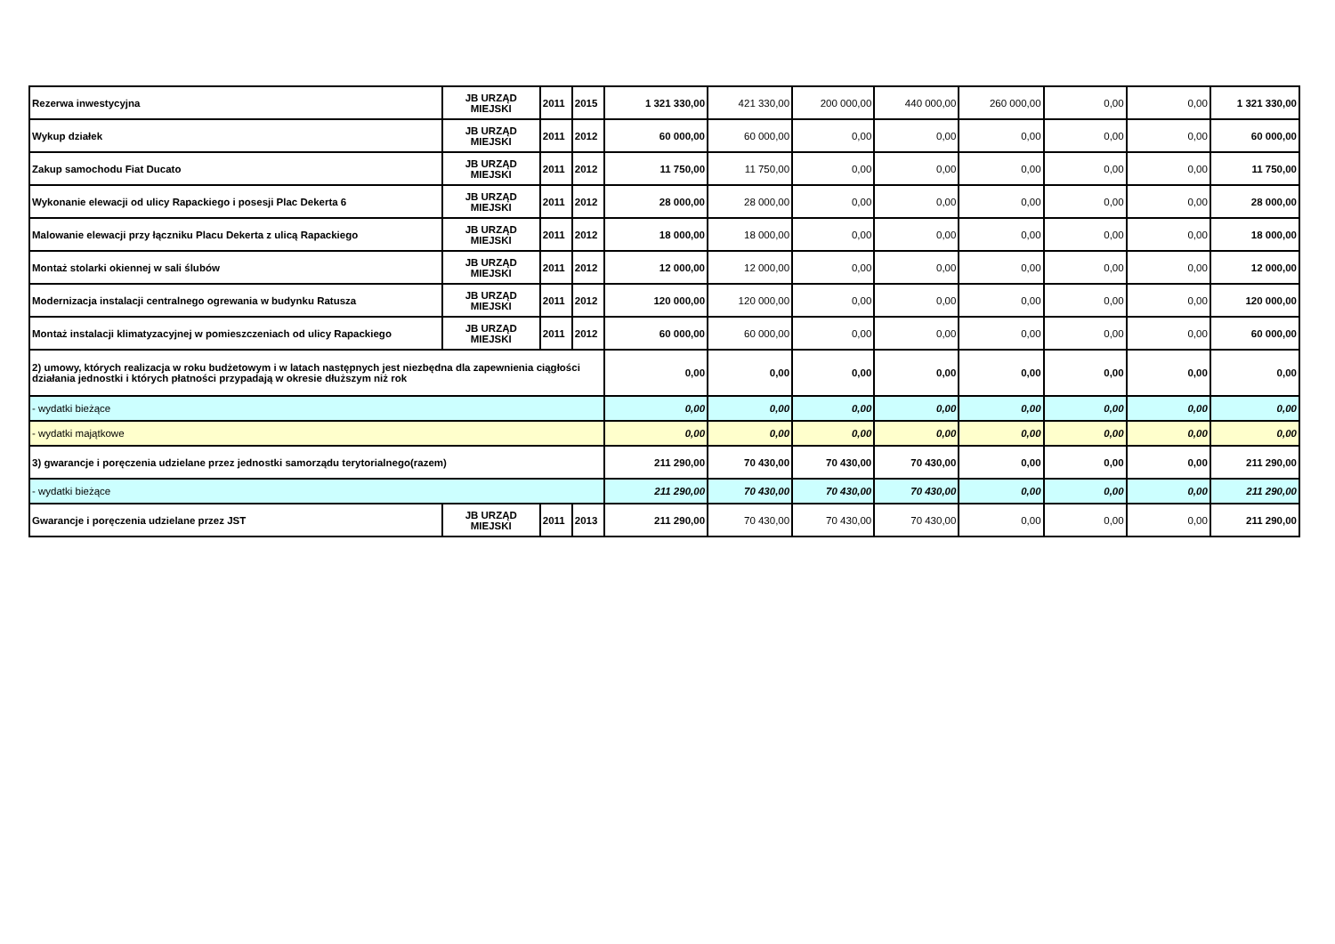| Rezerwa inwestycyjna | JB URZĄD MIEJSKI | 2011 | 2015 | 1 321 330,00 | 421 330,00 | 200 000,00 | 440 000,00 | 260 000,00 | 0,00 | 0,00 | 1 321 330,00 |
| Wykup działek | JB URZĄD MIEJSKI | 2011 | 2012 | 60 000,00 | 60 000,00 | 0,00 | 0,00 | 0,00 | 0,00 | 0,00 | 60 000,00 |
| Zakup samochodu Fiat Ducato | JB URZĄD MIEJSKI | 2011 | 2012 | 11 750,00 | 11 750,00 | 0,00 | 0,00 | 0,00 | 0,00 | 0,00 | 11 750,00 |
| Wykonanie elewacji od ulicy Rapackiego i posesji Plac Dekerta 6 | JB URZĄD MIEJSKI | 2011 | 2012 | 28 000,00 | 28 000,00 | 0,00 | 0,00 | 0,00 | 0,00 | 0,00 | 28 000,00 |
| Malowanie elewacji przy łączniku Placu Dekerta z ulicą Rapackiego | JB URZĄD MIEJSKI | 2011 | 2012 | 18 000,00 | 18 000,00 | 0,00 | 0,00 | 0,00 | 0,00 | 0,00 | 18 000,00 |
| Montaż stolarki okiennej w sali ślubów | JB URZĄD MIEJSKI | 2011 | 2012 | 12 000,00 | 12 000,00 | 0,00 | 0,00 | 0,00 | 0,00 | 0,00 | 12 000,00 |
| Modernizacja instalacji centralnego ogrewania w budynku Ratusza | JB URZĄD MIEJSKI | 2011 | 2012 | 120 000,00 | 120 000,00 | 0,00 | 0,00 | 0,00 | 0,00 | 0,00 | 120 000,00 |
| Montaż instalacji klimatyzacyjnej w pomieszczeniach od ulicy Rapackiego | JB URZĄD MIEJSKI | 2011 | 2012 | 60 000,00 | 60 000,00 | 0,00 | 0,00 | 0,00 | 0,00 | 0,00 | 60 000,00 |
| 2) umowy, których realizacja w roku budżetowym i w latach następnych jest niezbędna dla zapewnienia ciągłości działania jednostki i których płatności przypadają w okresie dłuższym niż rok | | | | 0,00 | 0,00 | 0,00 | 0,00 | 0,00 | 0,00 | 0,00 | 0,00 |
| - wydatki bieżące | | | | 0,00 | 0,00 | 0,00 | 0,00 | 0,00 | 0,00 | 0,00 | 0,00 |
| - wydatki majątkowe | | | | 0,00 | 0,00 | 0,00 | 0,00 | 0,00 | 0,00 | 0,00 | 0,00 |
| 3) gwarancje i poręczenia udzielane przez jednostki samorządu terytorialnego(razem) | | | | 211 290,00 | 70 430,00 | 70 430,00 | 70 430,00 | 0,00 | 0,00 | 0,00 | 211 290,00 |
| - wydatki bieżące | | | | 211 290,00 | 70 430,00 | 70 430,00 | 70 430,00 | 0,00 | 0,00 | 0,00 | 211 290,00 |
| Gwarancje i poręczenia udzielane przez JST | JB URZĄD MIEJSKI | 2011 | 2013 | 211 290,00 | 70 430,00 | 70 430,00 | 70 430,00 | 0,00 | 0,00 | 0,00 | 211 290,00 |